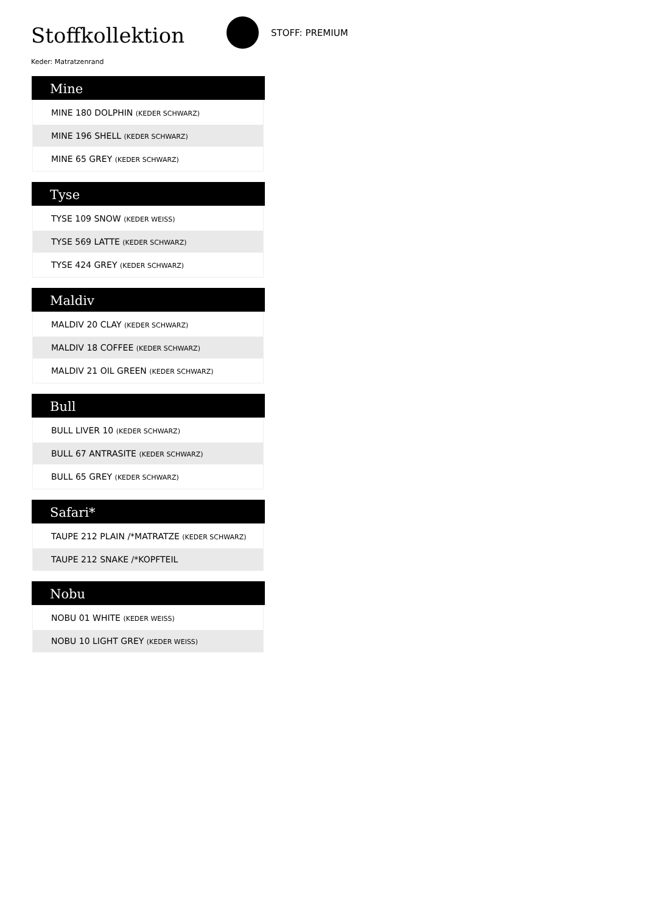Stoffkollektion STOFF: PREMIUM
Keder: Matratzenrand
Mine
| MINE 180 DOLPHIN (KEDER SCHWARZ) |
| MINE 196 SHELL (KEDER SCHWARZ) |
| MINE 65 GREY (KEDER SCHWARZ) |
Tyse
| TYSE 109 SNOW (KEDER WEISS) |
| TYSE 569 LATTE (KEDER SCHWARZ) |
| TYSE 424 GREY (KEDER SCHWARZ) |
Maldiv
| MALDIV 20 CLAY (KEDER SCHWARZ) |
| MALDIV 18 COFFEE (KEDER SCHWARZ) |
| MALDIV 21 OIL GREEN (KEDER SCHWARZ) |
Bull
| BULL LIVER 10 (KEDER SCHWARZ) |
| BULL 67 ANTRASITE (KEDER SCHWARZ) |
| BULL 65 GREY (KEDER SCHWARZ) |
Safari*
| TAUPE 212 PLAIN /*MATRATZE (KEDER SCHWARZ) |
| TAUPE 212 SNAKE /*KOPFTEIL |
Nobu
| NOBU 01 WHITE (KEDER WEISS) |
| NOBU 10 LIGHT GREY (KEDER WEISS) |